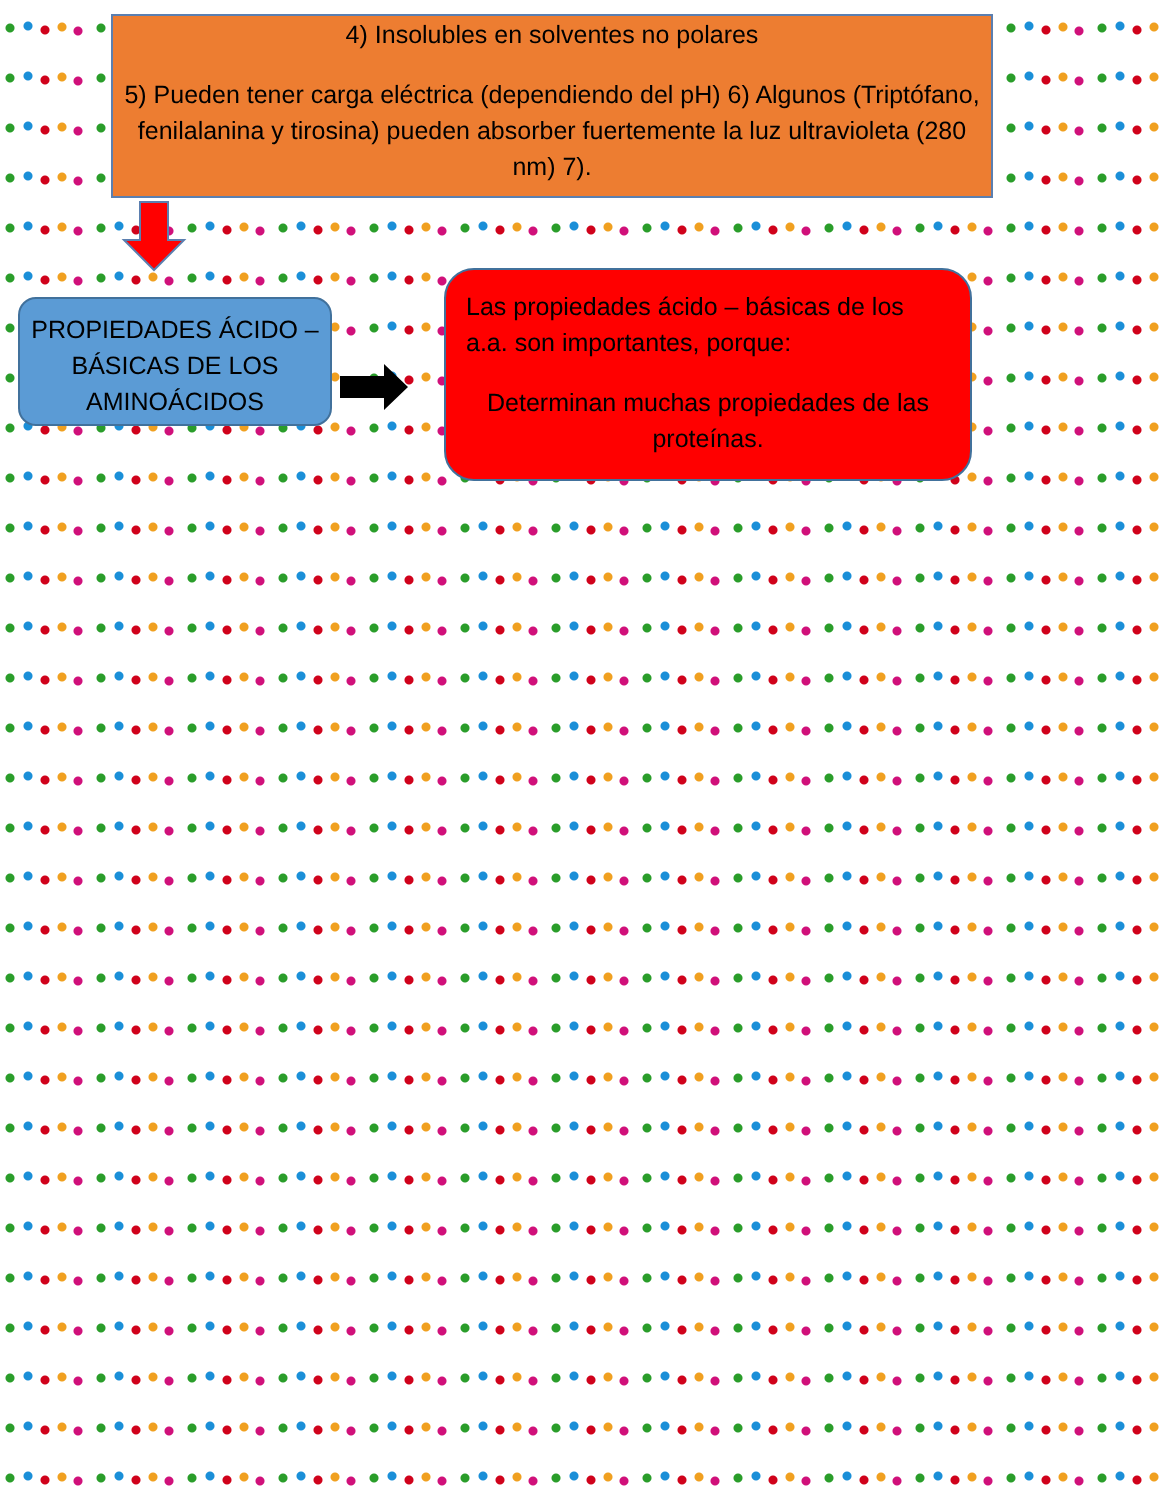4) Insoluble­s en solventes no polares
5) Pueden tener carga eléctrica (dependiendo del pH) 6) Algunos (Triptófano, fenilalanina y tirosina) pueden absorber fuertemente la luz ultravioleta (280 nm) 7).
PROPIEDADES ÁCIDO – BÁSICAS DE LOS AMINOÁCIDOS
Las propiedades ácido – básicas de los a.a. son importantes, porque:
Determinan muchas propiedades de las proteínas.